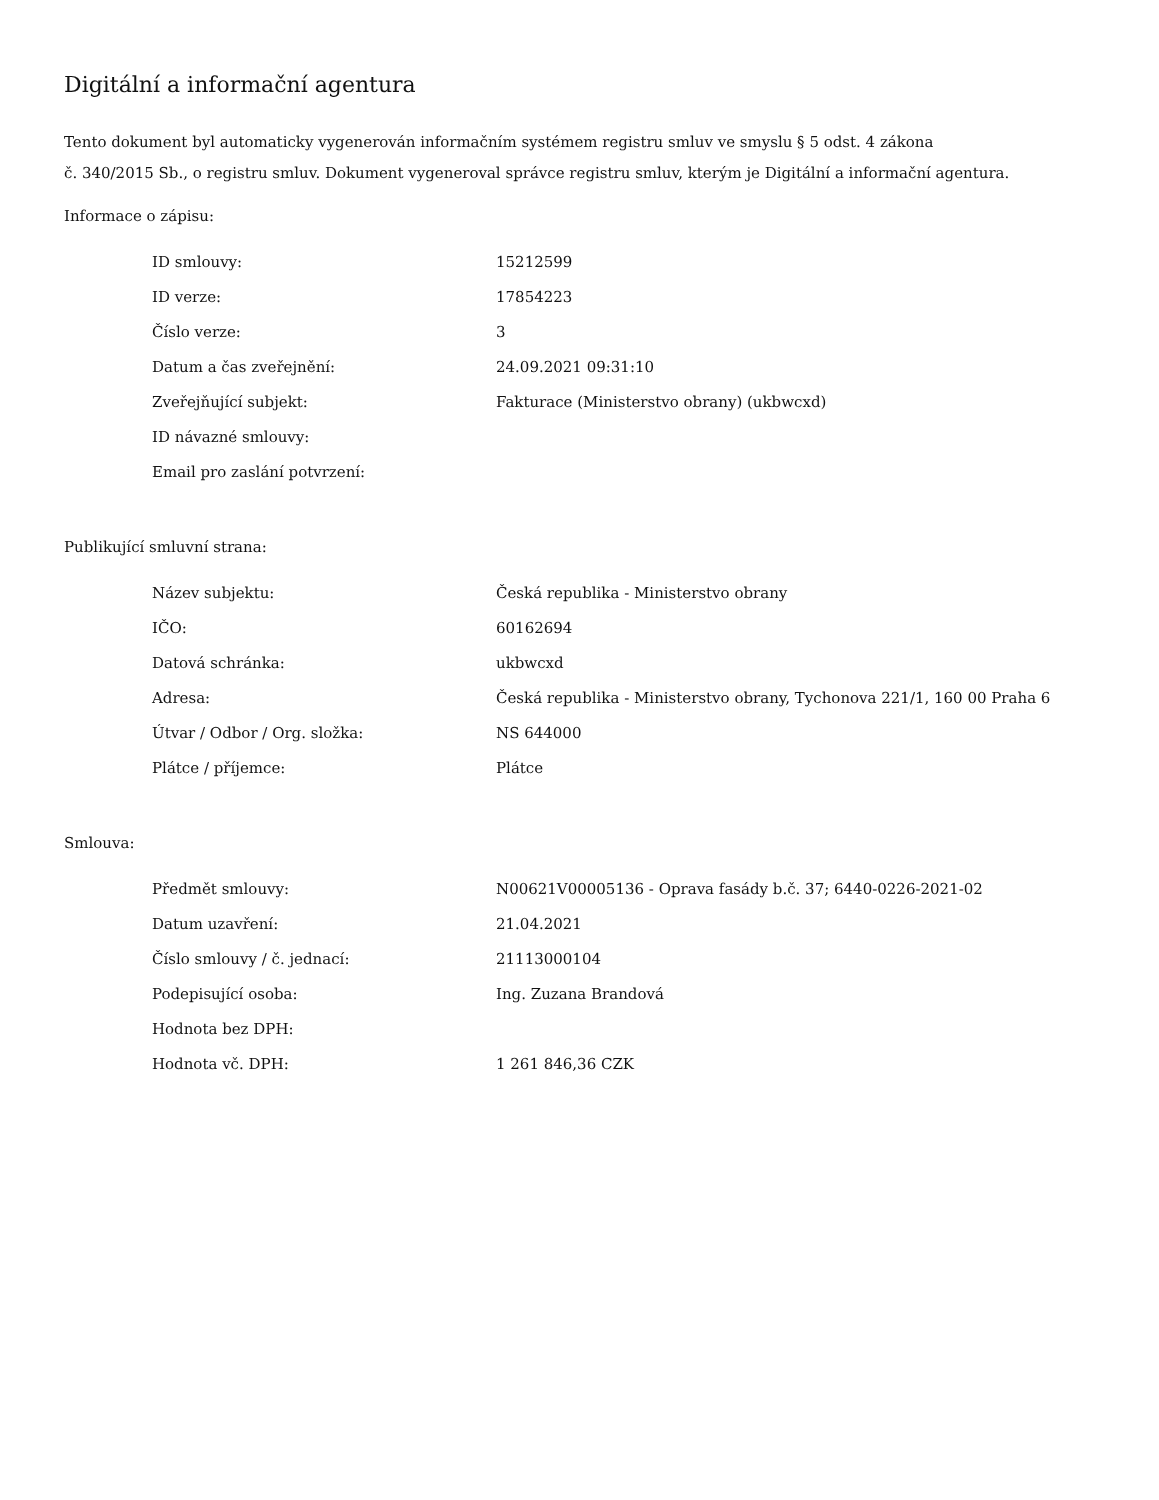Digitální a informační agentura
Tento dokument byl automaticky vygenerován informačním systémem registru smluv ve smyslu § 5 odst. 4 zákona
č. 340/2015 Sb., o registru smluv. Dokument vygeneroval správce registru smluv, kterým je Digitální a informační agentura.
Informace o zápisu:
| ID smlouvy: | 15212599 |
| ID verze: | 17854223 |
| Číslo verze: | 3 |
| Datum a čas zveřejnění: | 24.09.2021 09:31:10 |
| Zveřejňující subjekt: | Fakturace (Ministerstvo obrany) (ukbwcxd) |
| ID návazné smlouvy: | |
| Email pro zaslání potvrzení: | |
Publikující smluvní strana:
| Název subjektu: | Česká republika - Ministerstvo obrany |
| IČO: | 60162694 |
| Datová schránka: | ukbwcxd |
| Adresa: | Česká republika - Ministerstvo obrany, Tychonova 221/1, 160 00 Praha 6 |
| Útvar / Odbor / Org. složka: | NS 644000 |
| Plátce / příjemce: | Plátce |
Smlouva:
| Předmět smlouvy: | N00621V00005136 - Oprava fasády b.č. 37; 6440-0226-2021-02 |
| Datum uzavření: | 21.04.2021 |
| Číslo smlouvy / č. jednací: | 21113000104 |
| Podepisující osoba: | Ing. Zuzana Brandová |
| Hodnota bez DPH: | |
| Hodnota vč. DPH: | 1 261 846,36 CZK |